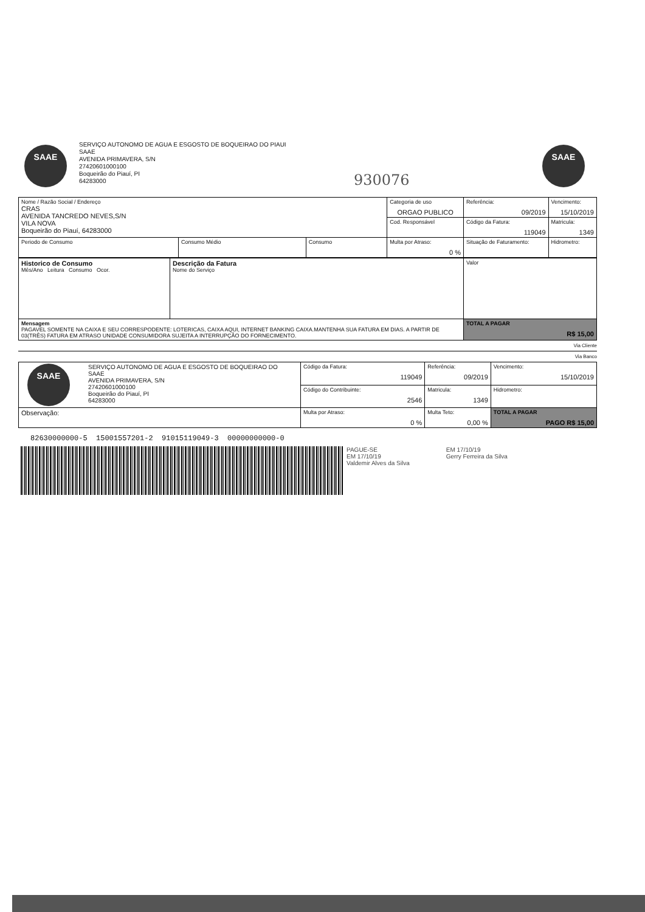SAAE
SERVIÇO AUTONOMO DE AGUA E ESGOSTO DE BOQUEIRAO DO PIAUI
SAAE
AVENIDA PRIMAVERA, S/N
27420601000100
Boqueirão do Piauí, PI
64283000
930076
SAAE
| Nome / Razão Social / Endereço CRAS AVENIDA TANCREDO NEVES,S/N VILA NOVA Boqueirão do Piauí, 64283000 | | | Categoria de uso ORGAO PUBLICO | Referência: 09/2019 | Vencimento: 15/10/2019 |
| | | | Cod. Responsável | Código da Fatura: 119049 | Matricula: 1349 |
| Periodo de Consumo | Consumo Médio | Consumo | Multa por Atraso: 0 % | Situação de Faturamento: | Hidrometro: |
| Historico de Consumo Mês/Ano Leitura Consumo Ocor. | Descrição da Fatura Nome do Serviço | Valor |
| Mensagem PAGAVEL SOMENTE NA CAIXA E SEU CORRESPODENTE: LOTERICAS, CAIXA AQUI, INTERNET BANKING CAIXA.MANTENHA SUA FATURA EM DIAS. A PARTIR DE 03(TRÊS) FATURA EM ATRASO UNIDADE CONSUMIDORA SUJEITA A INTERRUPÇÃO DO FORNECIMENTO. | | TOTAL A PAGAR R$ 15,00 |
Via Cliente
Via Banco
| SAAE SERVIÇO AUTONOMO DE AGUA E ESGOSTO DE BOQUEIRAO DO SAAE AVENIDA PRIMAVERA, S/N 27420601000100 Boqueirão do Piauí, PI 64283000 | Código da Fatura: 119049 | Referência: 09/2019 | Vencimento: 15/10/2019 |
| | Código do Contribuinte: 2546 | Matricula: 1349 | Hidrometro: |
| Observação: | Multa por Atraso: 0 % | Multa Teto: 0,00 % | TOTAL A PAGAR PAGO R$ 15,00 |
82630000000-5 15001557201-2 91015119049-3 00000000000-0
PAGUE-SE
EM 17/10/19
Valdemir Alves da Silva
EM 17/10/19
Gerry Ferreira da Silva